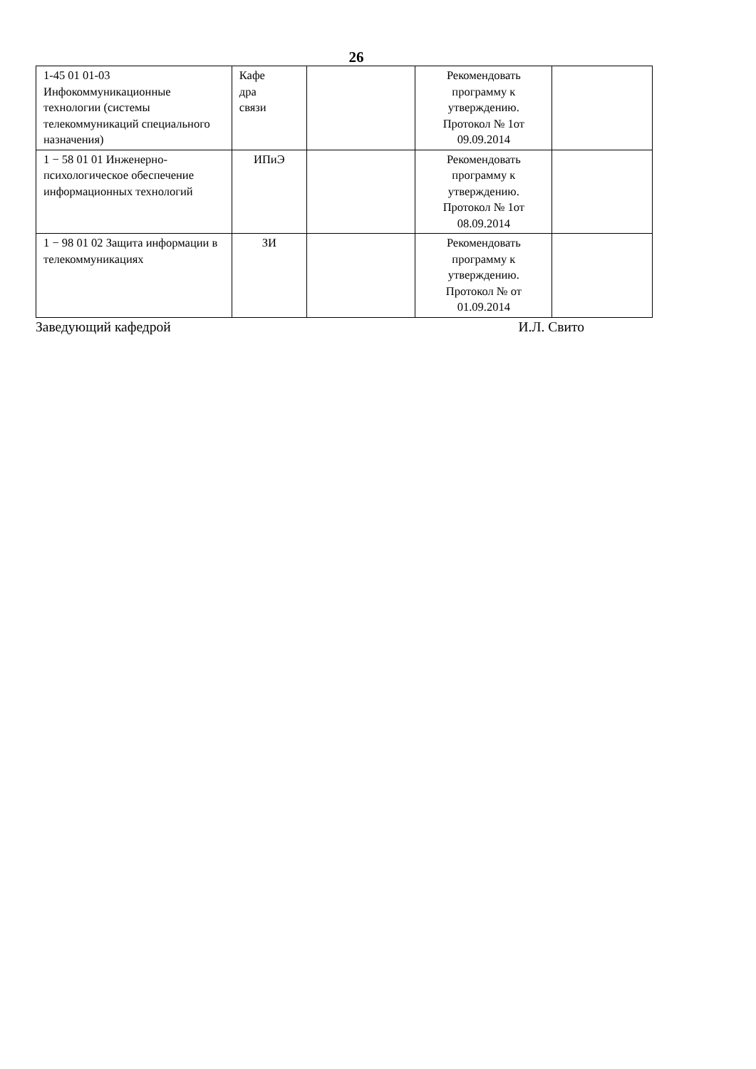26
| 1-45 01 01-03 Инфокоммуникационные технологии (системы телекоммуникаций специального назначения) | Кафе дра связи | | Рекомендовать программу к утверждению. Протокол № 1от 09.09.2014 | |
| 1 − 58 01 01 Инженерно-психологическое обеспечение информационных технологий | ИПиЭ | | Рекомендовать программу к утверждению. Протокол № 1от 08.09.2014 | |
| 1 − 98 01 02 Защита информации в телекоммуникациях | ЗИ | | Рекомендовать программу к утверждению. Протокол № от 01.09.2014 | |
Заведующий кафедрой И.Л. Свито